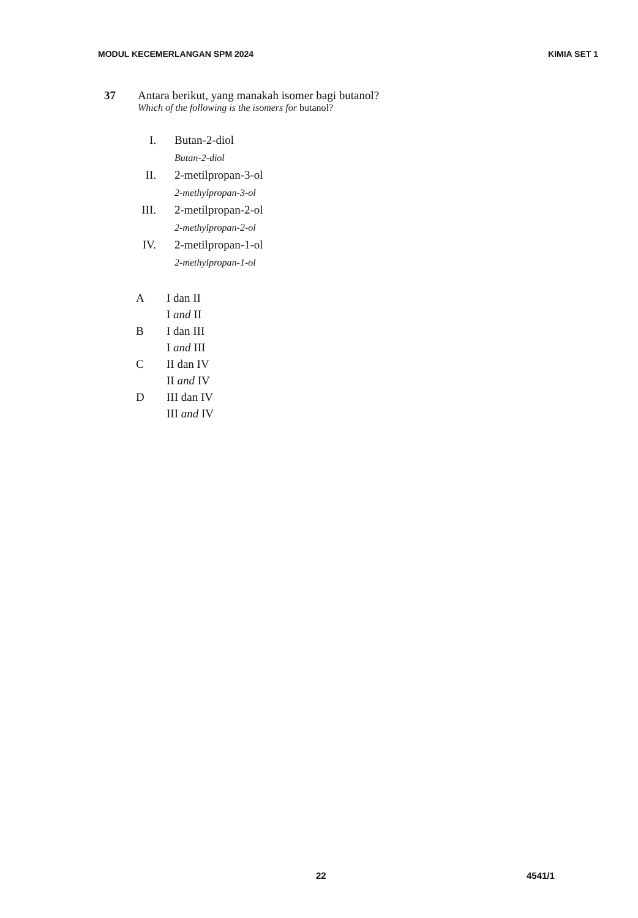MODUL KECEMERLANGAN SPM 2024 KIMIA SET 1
37 Antara berikut, yang manakah isomer bagi butanol?
Which of the following is the isomers for butanol?
I. Butan-2-diol
Butan-2-diol
II. 2-metilpropan-3-ol
2-methylpropan-3-ol
III. 2-metilpropan-2-ol
2-methylpropan-2-ol
IV. 2-metilpropan-1-ol
2-methylpropan-1-ol
A I dan II
I and II
B I dan III
I and III
C II dan IV
II and IV
D III dan IV
III and IV
22 4541/1